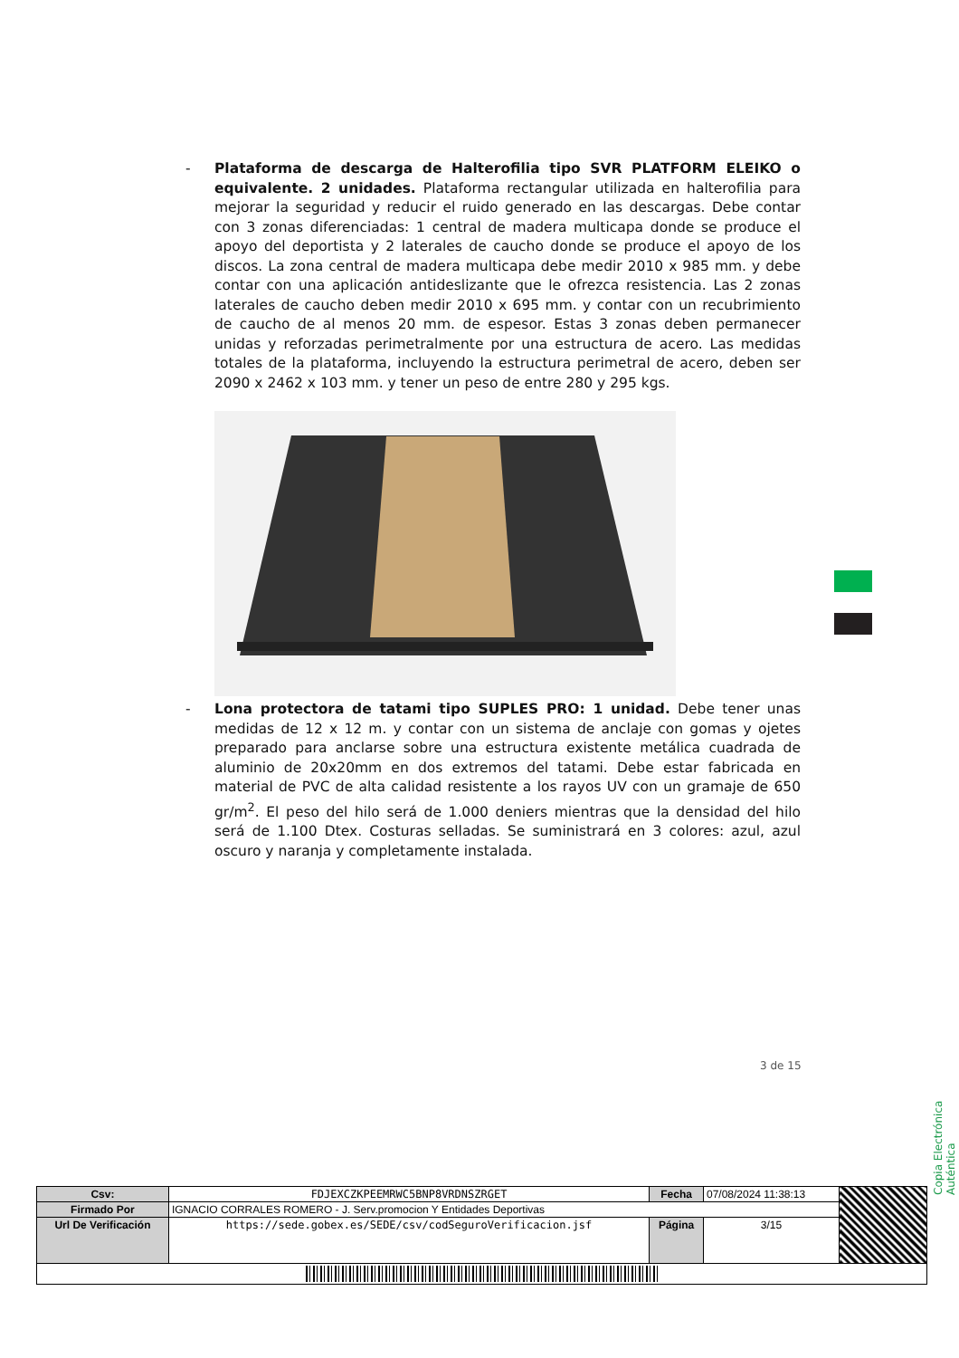- Plataforma de descarga de Halterofilia tipo SVR PLATFORM ELEIKO o equivalente. 2 unidades. Plataforma rectangular utilizada en halterofilia para mejorar la seguridad y reducir el ruido generado en las descargas. Debe contar con 3 zonas diferenciadas: 1 central de madera multicapa donde se produce el apoyo del deportista y 2 laterales de caucho donde se produce el apoyo de los discos. La zona central de madera multicapa debe medir 2010 x 985 mm. y debe contar con una aplicación antideslizante que le ofrezca resistencia. Las 2 zonas laterales de caucho deben medir 2010 x 695 mm. y contar con un recubrimiento de caucho de al menos 20 mm. de espesor. Estas 3 zonas deben permanecer unidas y reforzadas perimetralmente por una estructura de acero. Las medidas totales de la plataforma, incluyendo la estructura perimetral de acero, deben ser 2090 x 2462 x 103 mm. y tener un peso de entre 280 y 295 kgs.
- Lona protectora de tatami tipo SUPLES PRO: 1 unidad. Debe tener unas medidas de 12 x 12 m. y contar con un sistema de anclaje con gomas y ojetes preparado para anclarse sobre una estructura existente metálica cuadrada de aluminio de 20x20mm en dos extremos del tatami. Debe estar fabricada en material de PVC de alta calidad resistente a los rayos UV con un gramaje de 650 gr/m<sup>2</sup>. El peso del hilo será de 1.000 deniers mientras que la densidad del hilo será de 1.100 Dtex. Costuras selladas. Se suministrará en 3 colores: azul, azul oscuro y naranja y completamente instalada.
3 de 15
Copia Electrónica Auténtica
| Csv: | FDJEXCZKPEEMRWC5BNP8VRDNSZRGET | Fecha | 07/08/2024 11:38:13 | |
| Firmado Por | IGNACIO CORRALES ROMERO - J. Serv.promocion Y Entidades Deportivas | | | |
| Url De Verificación | https://sede.gobex.es/SEDE/csv/codSeguroVerificacion.jsf | Página | 3/15 | |